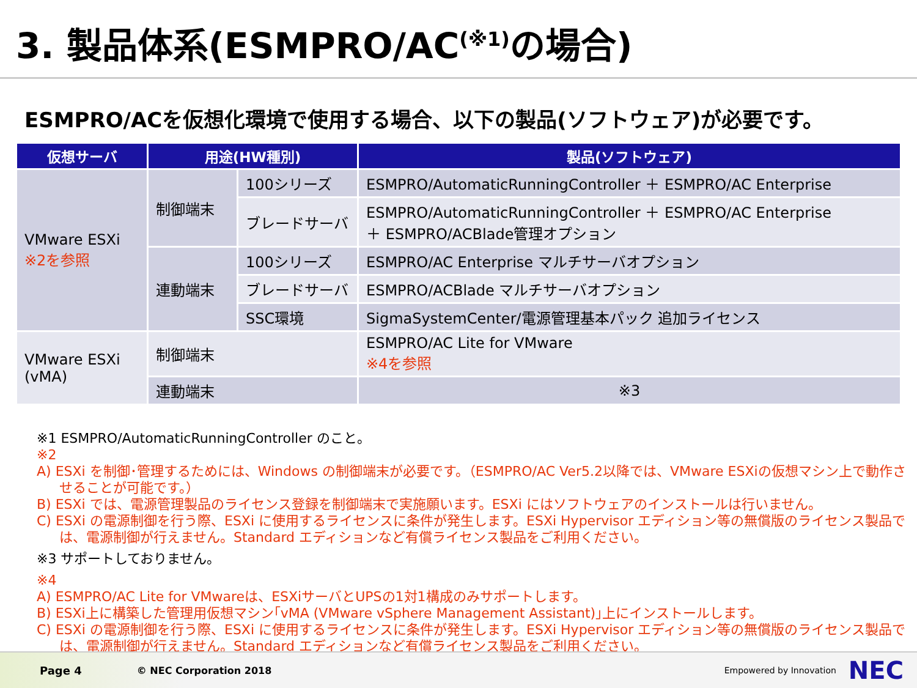3. 製品体系(ESMPRO/AC<sup>(※1)</sup>の場合)
ESMPRO/ACを仮想化環境で使用する場合、以下の製品(ソフトウェア)が必要です。
| 仮想サーバ | 用途(HW種別) | | 製品(ソフトウェア) |
| --- | --- | --- | --- |
| VMware ESXi ※2を参照 | 制御端末 | 100シリーズ | ESMPRO/AutomaticRunningController ＋ ESMPRO/AC Enterprise |
| | | ブレードサーバ | ESMPRO/AutomaticRunningController ＋ ESMPRO/AC Enterprise ＋ ESMPRO/ACBlade管理オプション |
| | 連動端末 | 100シリーズ | ESMPRO/AC Enterprise マルチサーバオプション |
| | | ブレードサーバ | ESMPRO/ACBlade マルチサーバオプション |
| | | SSC環境 | SigmaSystemCenter/電源管理基本パック 追加ライセンス |
| VMware ESXi (vMA) | 制御端末 | | ESMPRO/AC Lite for VMware ※4を参照 |
| | 連動端末 | | ※3 |
※1 ESMPRO/AutomaticRunningController のこと。
※2
A) ESXi を制御･管理するためには、Windows の制御端末が必要です。（ESMPRO/AC Ver5.2以降では、VMware ESXiの仮想マシン上で動作させることが可能です。）
B) ESXi では、電源管理製品のライセンス登録を制御端末で実施願います。ESXi にはソフトウェアのインストールは行いません。
C) ESXi の電源制御を行う際、ESXi に使用するライセンスに条件が発生します。ESXi Hypervisor エディション等の無償版のライセンス製品では、電源制御が行えません。Standard エディションなど有償ライセンス製品をご利用ください。
※3 サポートしておりません。
※4
A) ESMPRO/AC Lite for VMwareは、ESXiサーバとUPSの1対1構成のみサポートします。
B) ESXi上に構築した管理用仮想マシン｢vMA (VMware vSphere Management Assistant)｣上にインストールします。
C) ESXi の電源制御を行う際、ESXi に使用するライセンスに条件が発生します。ESXi Hypervisor エディション等の無償版のライセンス製品では、電源制御が行えません。Standard エディションなど有償ライセンス製品をご利用ください。
Page 4 © NEC Corporation 2018 Empowered by Innovation NEC